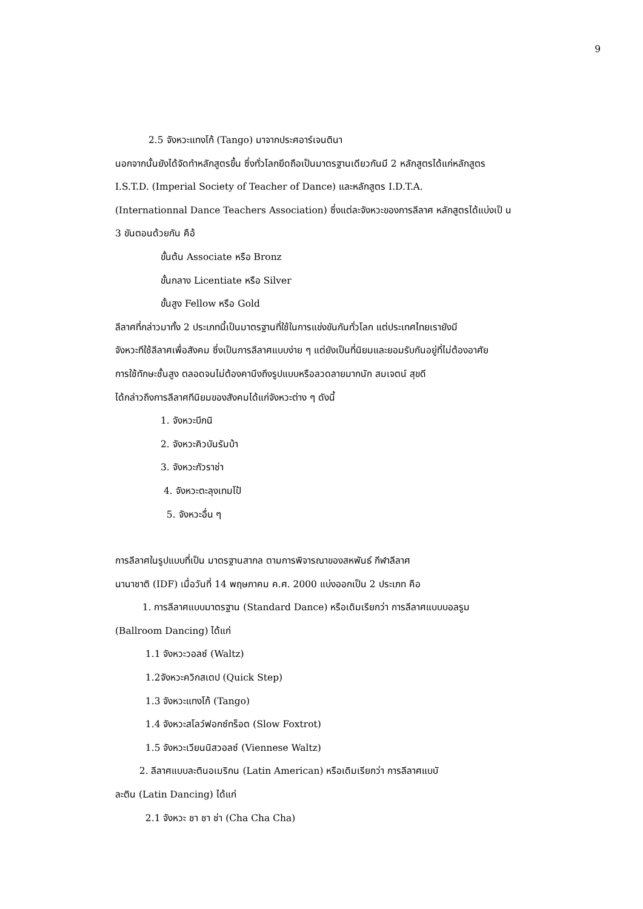9
2.5 จังหวะแทงโก้ (Tango) มาจากประศอาร์เจนตินา
นอกจากนั้นยังได้จัดทำหลักสูตรขึ้น ซึ่งทั่วโลกยึดถือเป็นมาตรฐานเดียวกันมี 2 หลักสูตรได้แก่หลักสูตร
I.S.T.D. (Imperial Society of Teacher of Dance) และหลักสูตร I.D.T.A.
(Internationnal Dance Teachers Association) ซึ่งแต่ละจังหวะของการลีลาศ หลักสูตรได้แบ่งเป็ น
3 ขันตอนด้วยกัน คือ้
ขั้นต้น Associate หรือ Bronz
ขั้นกลาง Licentiate หรือ Silver
ขั้นสูง Fellow หรือ Gold
ลีลาศที่กล่าวมาทั้ง 2 ประเภทนี้เป็นมาตรฐานที่ใช้ในการแข่งขันกันทั่วโลก แต่ประเทศไทยเรายังมี
จังหวะทีใช้ลีลาศเพื่อสังคม ซึ่งเป็นการลีลาศแบบง่าย ๆ แต่ยังเป็นที่นิยมและยอมรับกันอยู่ที่ไม่ต้องอาศัย
การใช้ทักษะชั้นสูง ตลอดจนไม่ต้องคานึงถึงรูปแบบหรือลวดลายมากนัก สมเจตน์ สุขดี
ได้กล่าวถึงการลีลาศทีนิยมของสังคมได้แก่จังหวะต่าง ๆ ดังนี้
1. จังหวะบีกนิ
2. จังหวะคิวบันรัมบ้า
3. จังหวะกัวราช่า
4. จังหวะตะลุงเทมโป้
5. จังหวะอื่น ๆ
การลีลาศในรูปแบบที่เป็น มาตรฐานสากล ตามการพิจารณาของสหพันธ์ กีฬาลีลาศ
นานาชาติ (IDF) เมื่อวันที่ 14 พฤษภาคม ค.ศ. 2000 แบ่งออกเป็น 2 ประเภท คือ
1. การลีลาศแบบมาตรฐาน (Standard Dance) หรือเดิมเรียกว่า การลีลาศแบบบอลรูม
(Ballroom Dancing) ได้แก่
1.1 จังหวะวอลซ์ (Waltz)
1.2จังหวะควิกสเตป (Quick Step)
1.3 จังหวะแทงโก้ (Tango)
1.4 จังหวะสโลว์ฟอกซ์ทร็อต (Slow Foxtrot)
1.5 จังหวะเวียนนิสวอลซ์ (Viennese Waltz)
2. ลีลาศแบบละตินอเมริกน (Latin American) หรือเดิมเรียกว่า การลีลาศแบบั
ละติน (Latin Dancing) ได้แก่
2.1 จังหวะ ชา ชา ช่า (Cha Cha Cha)